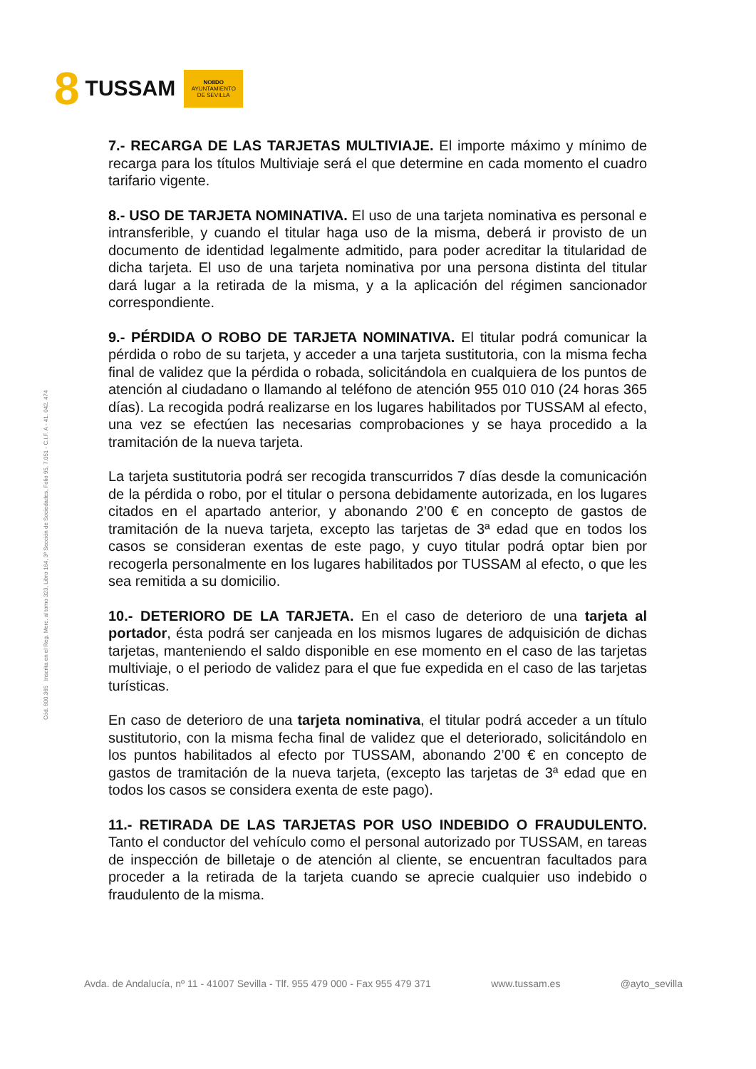8 TUSSAM
NO8DO
AYUNTAMIENTO
DE SEVILLA
Cód. 600.365 Inscrita en el Reg. Merc. al tomo 323, Libro 164, 3ª Sección de Sociedades, Folio 95, 7.051 - C.I.F. A - 41. 042. 474
7.- RECARGA DE LAS TARJETAS MULTIVIAJE. El importe máximo y mínimo de recarga para los títulos Multiviaje será el que determine en cada momento el cuadro tarifario vigente.
8.- USO DE TARJETA NOMINATIVA. El uso de una tarjeta nominativa es personal e intransferible, y cuando el titular haga uso de la misma, deberá ir provisto de un documento de identidad legalmente admitido, para poder acreditar la titularidad de dicha tarjeta. El uso de una tarjeta nominativa por una persona distinta del titular dará lugar a la retirada de la misma, y a la aplicación del régimen sancionador correspondiente.
9.- PÉRDIDA O ROBO DE TARJETA NOMINATIVA. El titular podrá comunicar la pérdida o robo de su tarjeta, y acceder a una tarjeta sustitutoria, con la misma fecha final de validez que la pérdida o robada, solicitándola en cualquiera de los puntos de atención al ciudadano o llamando al teléfono de atención 955 010 010 (24 horas 365 días). La recogida podrá realizarse en los lugares habilitados por TUSSAM al efecto, una vez se efectúen las necesarias comprobaciones y se haya procedido a la tramitación de la nueva tarjeta.
La tarjeta sustitutoria podrá ser recogida transcurridos 7 días desde la comunicación de la pérdida o robo, por el titular o persona debidamente autorizada, en los lugares citados en el apartado anterior, y abonando 2’00 € en concepto de gastos de tramitación de la nueva tarjeta, excepto las tarjetas de 3ª edad que en todos los casos se consideran exentas de este pago, y cuyo titular podrá optar bien por recogerla personalmente en los lugares habilitados por TUSSAM al efecto, o que les sea remitida a su domicilio.
10.- DETERIORO DE LA TARJETA. En el caso de deterioro de una tarjeta al portador, ésta podrá ser canjeada en los mismos lugares de adquisición de dichas tarjetas, manteniendo el saldo disponible en ese momento en el caso de las tarjetas multiviaje, o el periodo de validez para el que fue expedida en el caso de las tarjetas turísticas.
En caso de deterioro de una tarjeta nominativa, el titular podrá acceder a un título sustitutorio, con la misma fecha final de validez que el deteriorado, solicitándolo en los puntos habilitados al efecto por TUSSAM, abonando 2’00 € en concepto de gastos de tramitación de la nueva tarjeta, (excepto las tarjetas de 3ª edad que en todos los casos se considera exenta de este pago).
11.- RETIRADA DE LAS TARJETAS POR USO INDEBIDO O FRAUDULENTO. Tanto el conductor del vehículo como el personal autorizado por TUSSAM, en tareas de inspección de billetaje o de atención al cliente, se encuentran facultados para proceder a la retirada de la tarjeta cuando se aprecie cualquier uso indebido o fraudulento de la misma.
Avda. de Andalucía, nº 11 - 41007 Sevilla - Tlf. 955 479 000 - Fax 955 479 371 www.tussam.es @ayto_sevilla